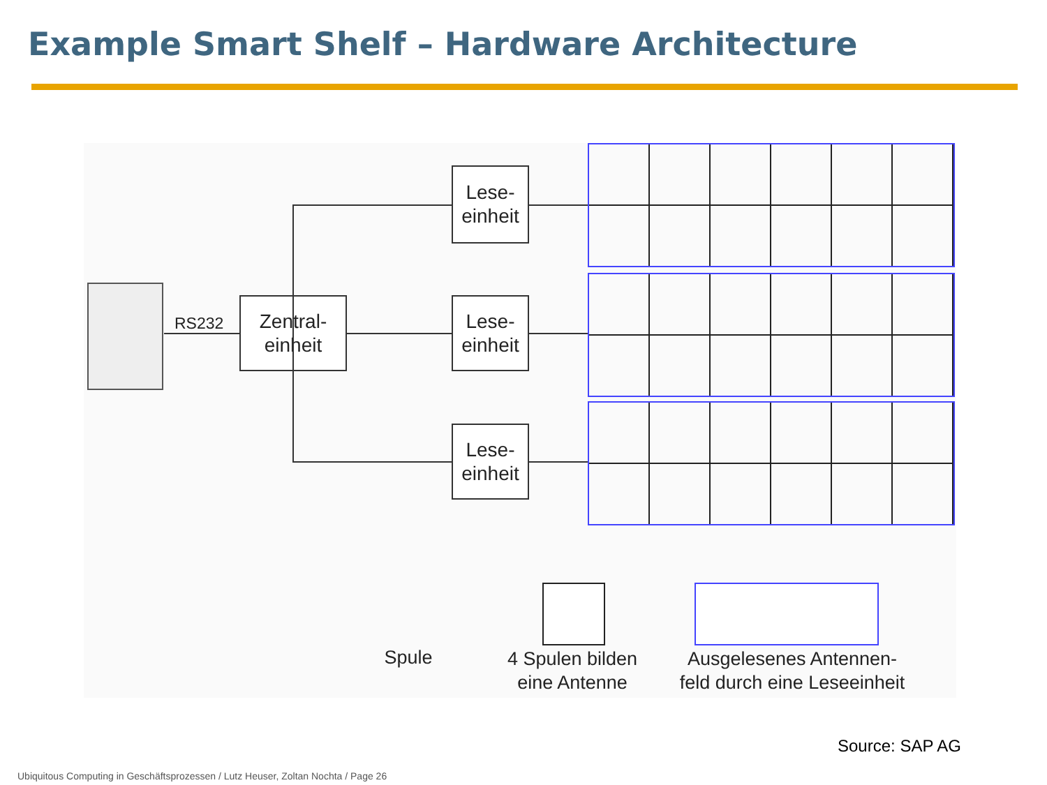Example Smart Shelf – Hardware Architecture
RS232
Zentral-
einheit
Lese-
einheit
Lese-
einheit
Lese-
einheit
Spule
4 Spulen bilden
eine Antenne
Ausgelesenes Antennen-
feld durch eine Leseeinheit
Source: SAP AG
Ubiquitous Computing in Geschäftsprozessen / Lutz Heuser, Zoltan Nochta / Page 26